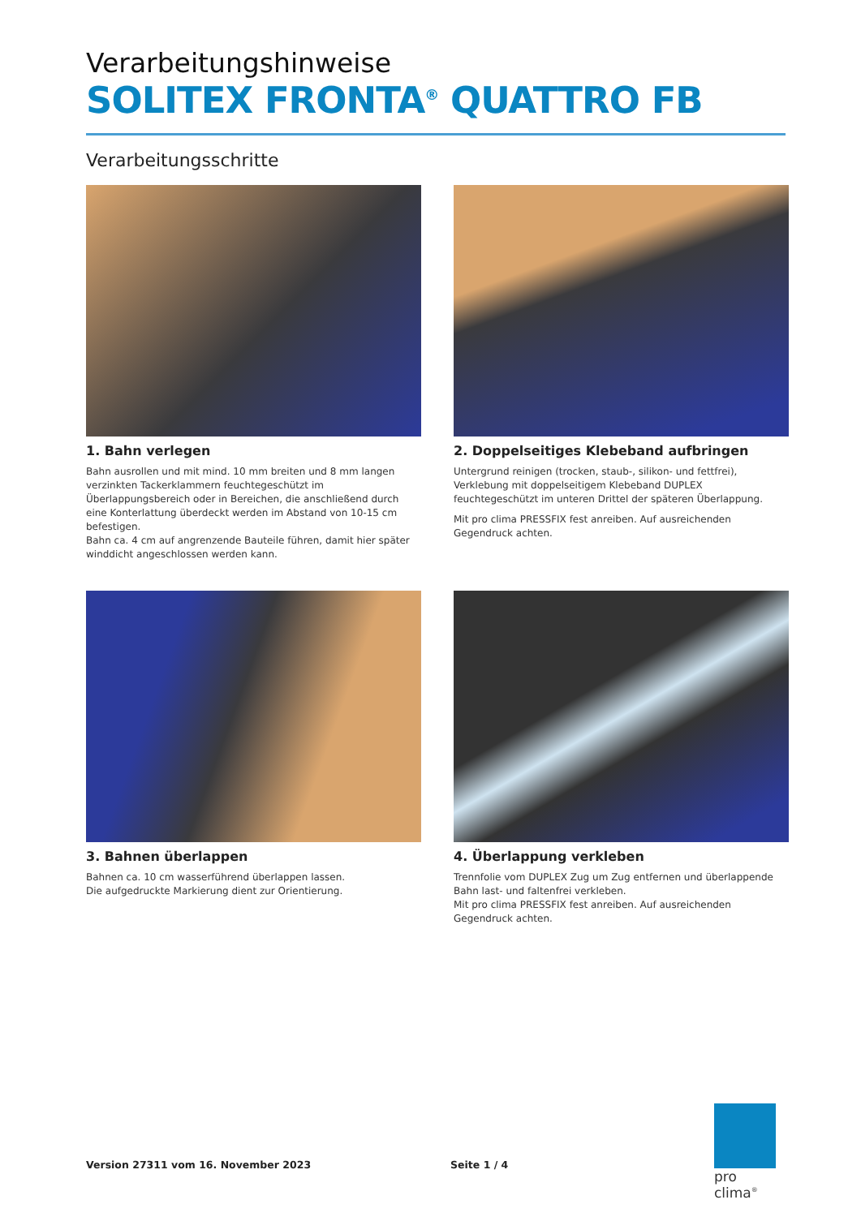Verarbeitungshinweise
SOLITEX FRONTA<sup>®</sup> QUATTRO FB
Verarbeitungsschritte
1. Bahn verlegen
Bahn ausrollen und mit mind. 10 mm breiten und 8 mm langen verzinkten Tackerklammern feuchtegeschützt im Überlappungsbereich oder in Bereichen, die anschließend durch eine Konterlattung überdeckt werden im Abstand von 10-15 cm befestigen.
Bahn ca. 4 cm auf angrenzende Bauteile führen, damit hier später winddicht angeschlossen werden kann.
2. Doppelseitiges Klebeband aufbringen
Untergrund reinigen (trocken, staub-, silikon- und fettfrei), Verklebung mit doppelseitigem Klebeband DUPLEX feuchtegeschützt im unteren Drittel der späteren Überlappung.
Mit pro clima PRESSFIX fest anreiben. Auf ausreichenden Gegendruck achten.
3. Bahnen überlappen
Bahnen ca. 10 cm wasserführend überlappen lassen.
Die aufgedruckte Markierung dient zur Orientierung.
4. Überlappung verkleben
Trennfolie vom DUPLEX Zug um Zug entfernen und überlappende Bahn last- und faltenfrei verkleben.
Mit pro clima PRESSFIX fest anreiben. Auf ausreichenden Gegendruck achten.
Version 27311 vom 16. November 2023 Seite 1 / 4
pro clima<sup>®</sup>